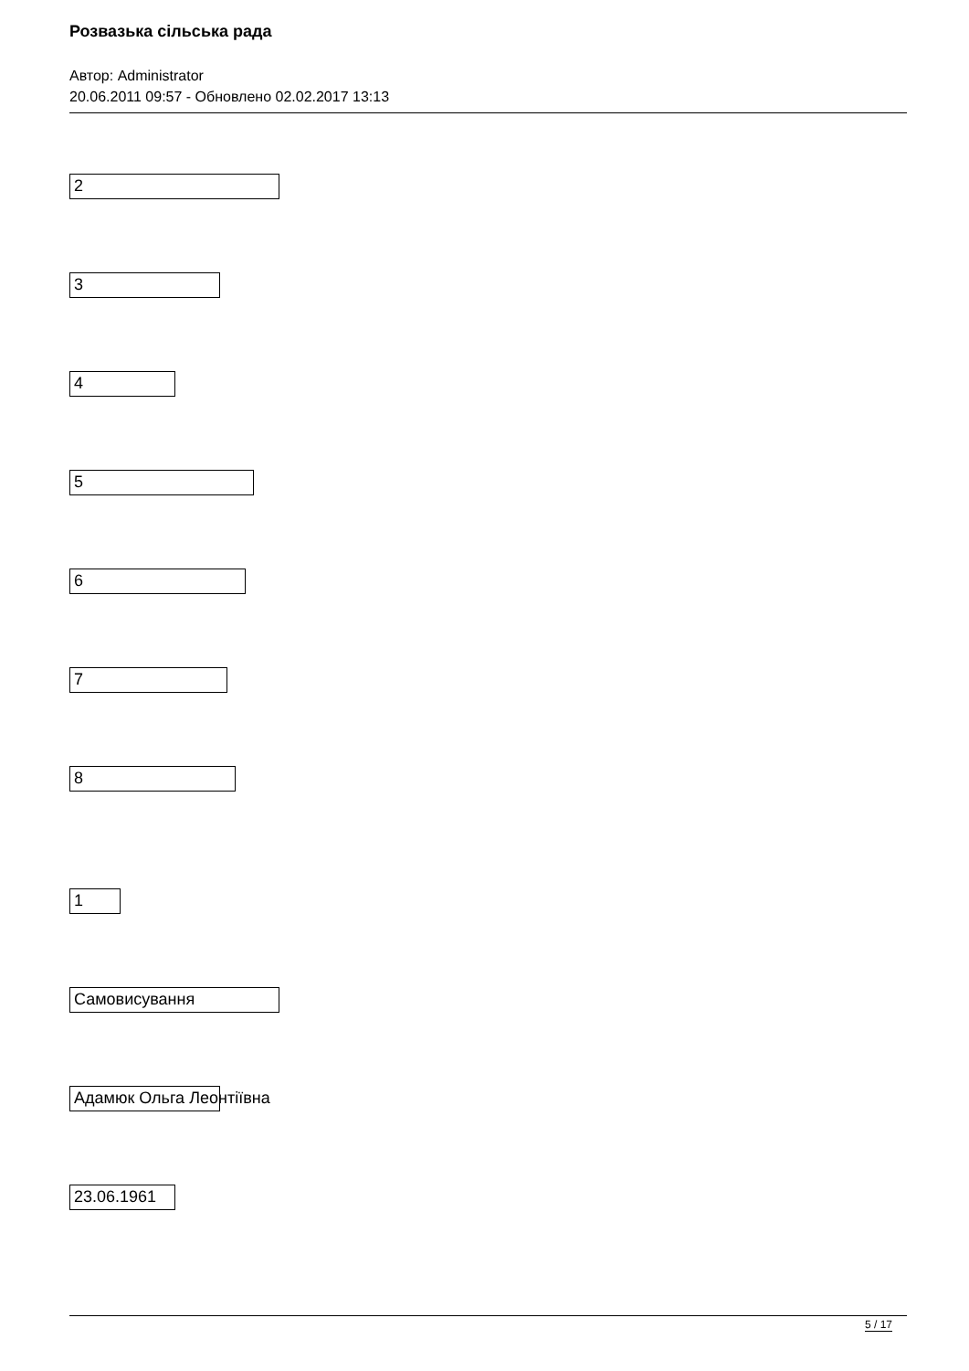Розвазька сільська рада
Автор: Administrator
20.06.2011 09:57 - Обновлено 02.02.2017 13:13
2
3
4
5
6
7
8
1
Самовисування
Адамюк Ольга Леонтіївна
23.06.1961
5 / 17